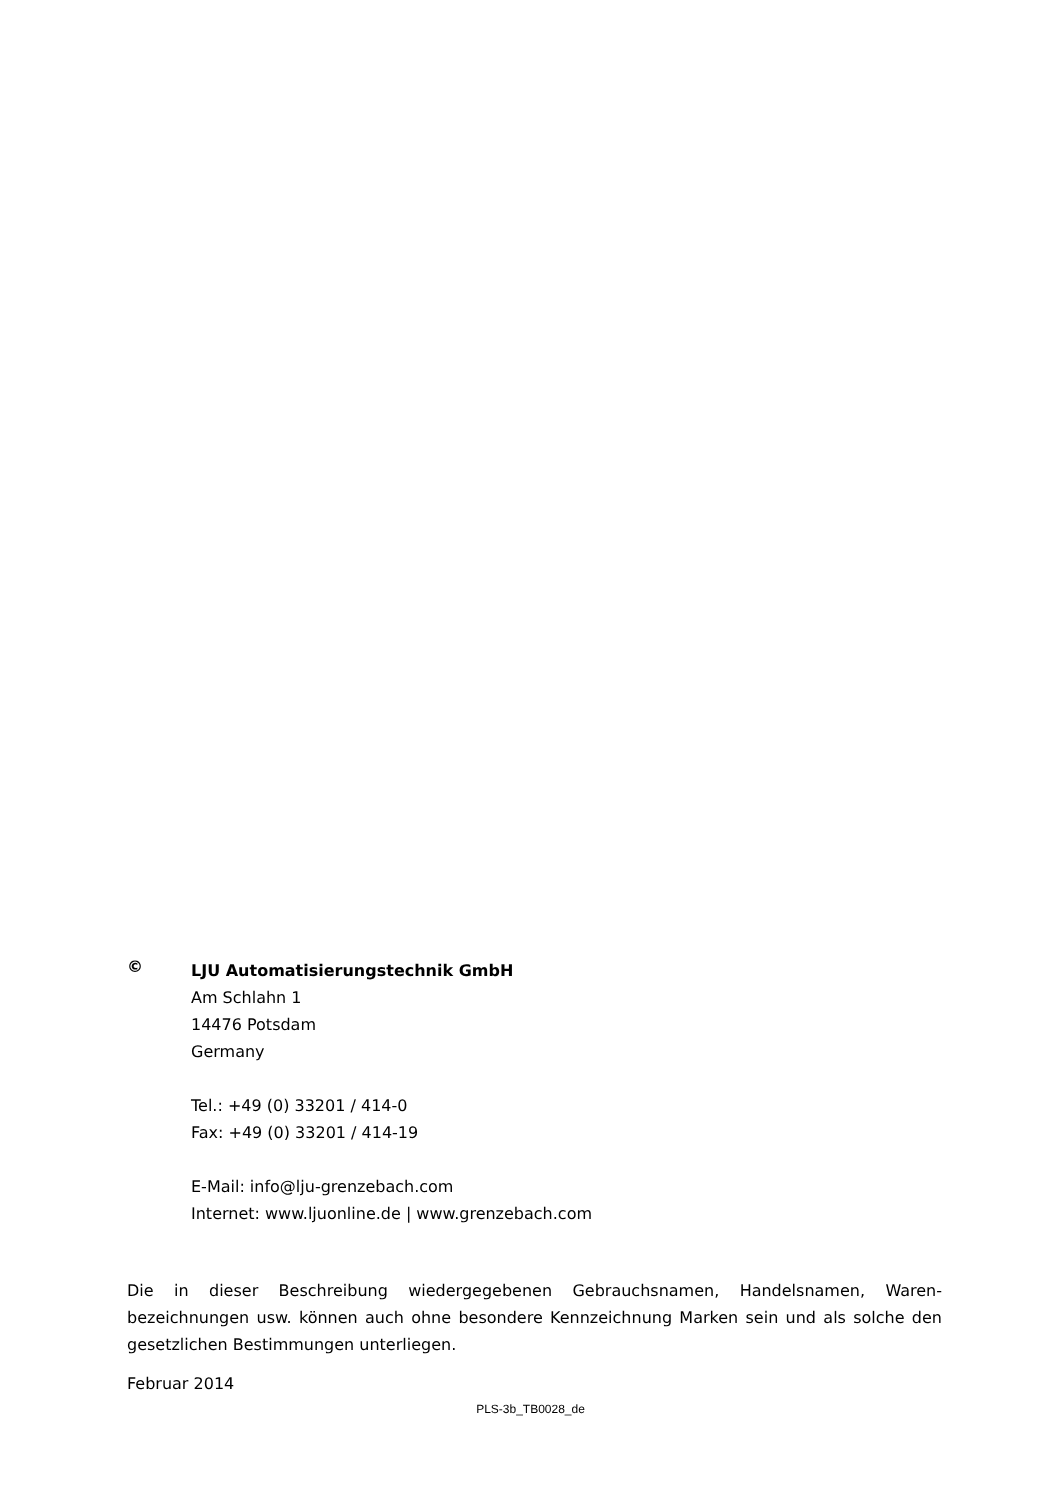©
LJU Automatisierungstechnik GmbH
Am Schlahn 1
14476 Potsdam
Germany
Tel.: +49 (0) 33201 / 414-0
Fax: +49 (0) 33201 / 414-19
E-Mail: info@lju-grenzebach.com
Internet: www.ljuonline.de | www.grenzebach.com
Die in dieser Beschreibung wiedergegebenen Gebrauchsnamen, Handelsnamen, Waren-bezeichnungen usw. können auch ohne besondere Kennzeichnung Marken sein und als solche den gesetzlichen Bestimmungen unterliegen.
Februar 2014
PLS-3b_TB0028_de